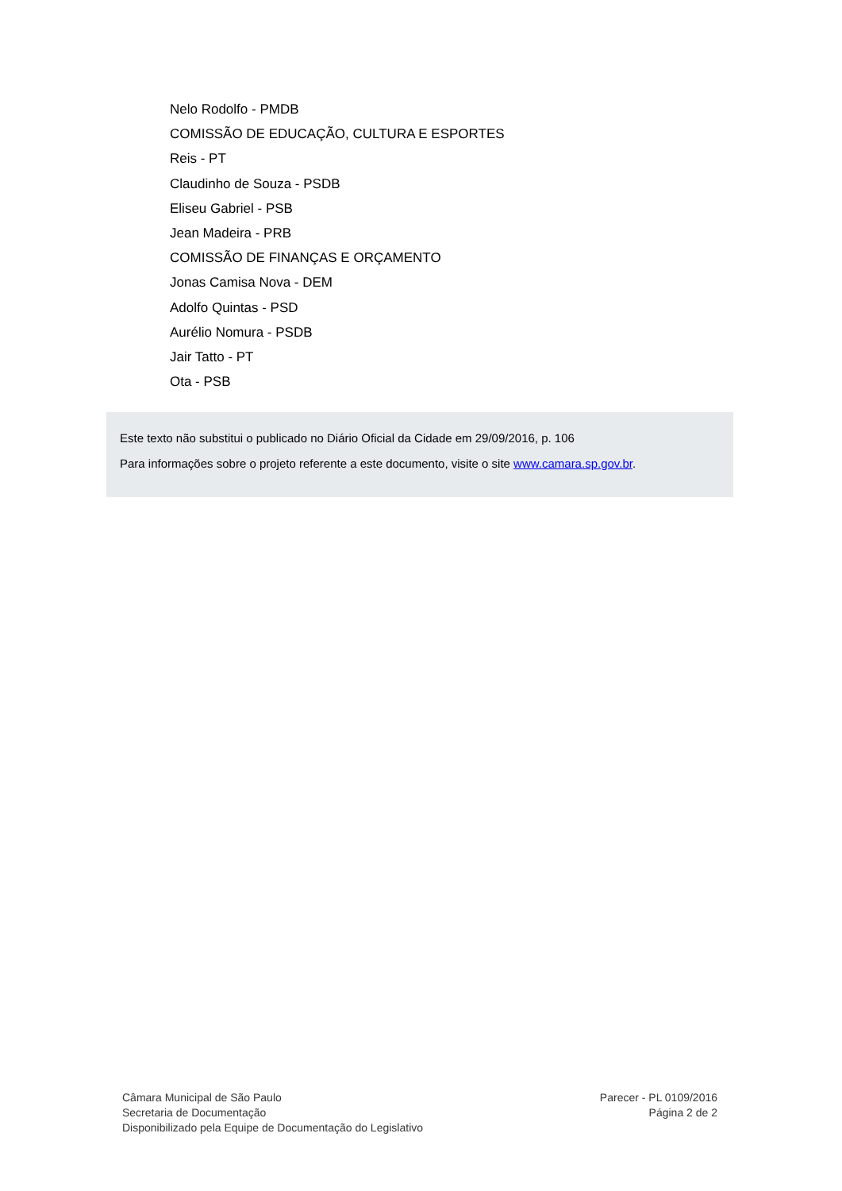Nelo Rodolfo - PMDB
COMISSÃO DE EDUCAÇÃO, CULTURA E ESPORTES
Reis - PT
Claudinho de Souza - PSDB
Eliseu Gabriel - PSB
Jean Madeira - PRB
COMISSÃO DE FINANÇAS E ORÇAMENTO
Jonas Camisa Nova - DEM
Adolfo Quintas - PSD
Aurélio Nomura - PSDB
Jair Tatto - PT
Ota - PSB
Este texto não substitui o publicado no Diário Oficial da Cidade em 29/09/2016, p. 106
Para informações sobre o projeto referente a este documento, visite o site www.camara.sp.gov.br.
Câmara Municipal de São Paulo
Secretaria de Documentação
Disponibilizado pela Equipe de Documentação do Legislativo
Parecer - PL 0109/2016
Página 2 de 2